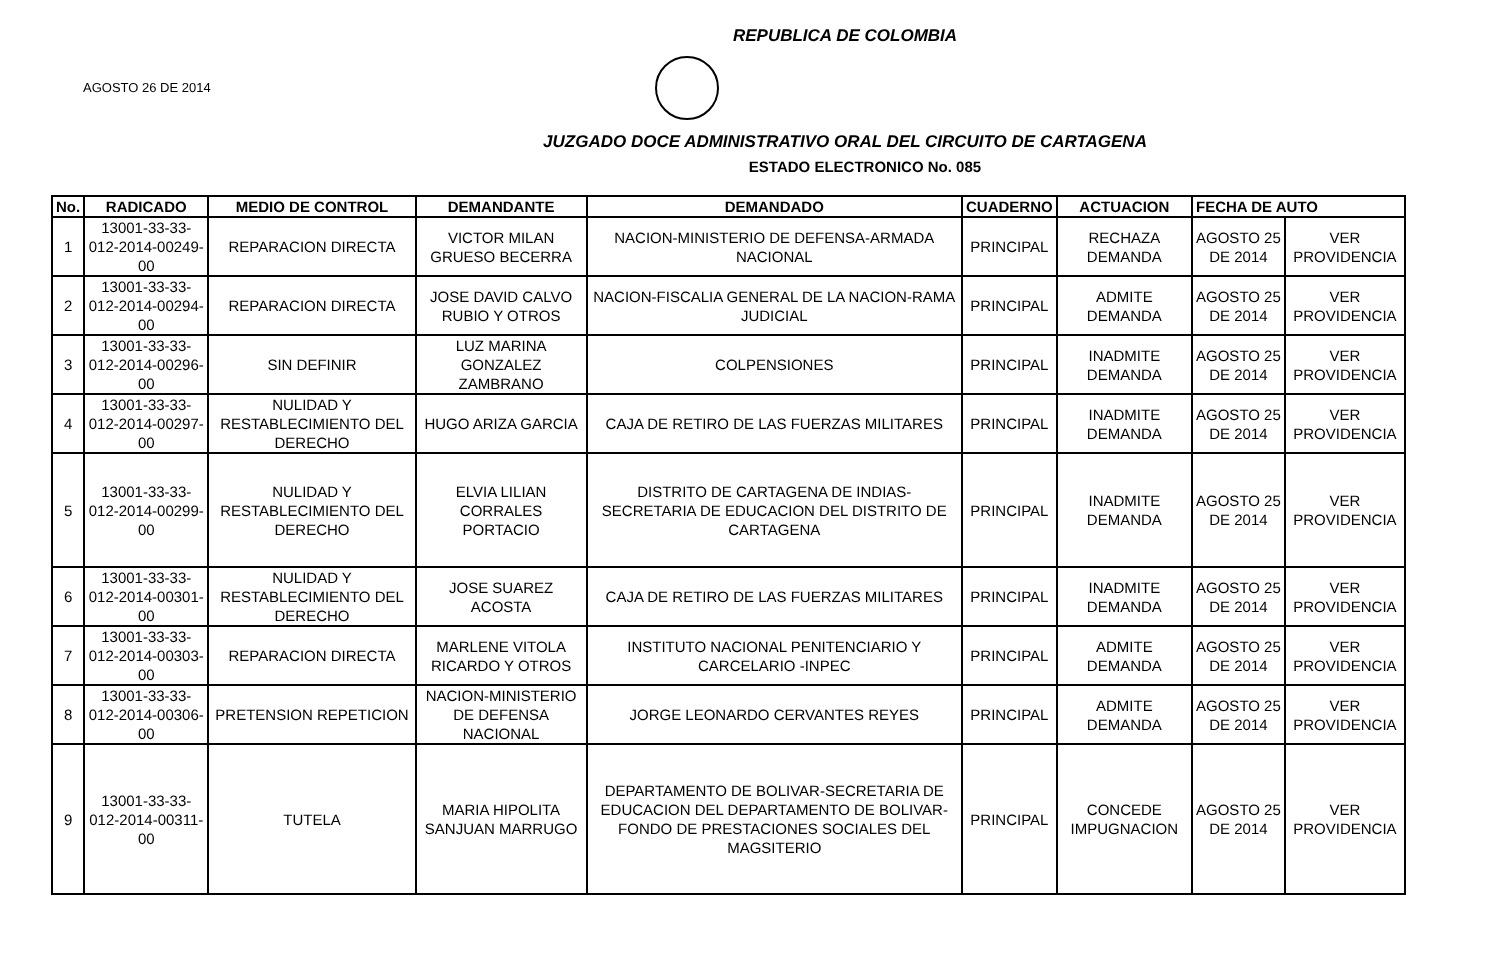REPUBLICA DE COLOMBIA
AGOSTO 26 DE 2014
JUZGADO DOCE ADMINISTRATIVO ORAL DEL CIRCUITO DE CARTAGENA
ESTADO ELECTRONICO No. 085
| No. | RADICADO | MEDIO DE CONTROL | DEMANDANTE | DEMANDADO | CUADERNO | ACTUACION | FECHA DE AUTO | |
| --- | --- | --- | --- | --- | --- | --- | --- | --- |
| 1 | 13001-33-33-012-2014-00249-00 | REPARACION DIRECTA | VICTOR MILAN GRUESO BECERRA | NACION-MINISTERIO DE DEFENSA-ARMADA NACIONAL | PRINCIPAL | RECHAZA DEMANDA | AGOSTO 25 DE 2014 | VER PROVIDENCIA |
| 2 | 13001-33-33-012-2014-00294-00 | REPARACION DIRECTA | JOSE DAVID CALVO RUBIO Y OTROS | NACION-FISCALIA GENERAL DE LA NACION-RAMA JUDICIAL | PRINCIPAL | ADMITE DEMANDA | AGOSTO 25 DE 2014 | VER PROVIDENCIA |
| 3 | 13001-33-33-012-2014-00296-00 | SIN DEFINIR | LUZ MARINA GONZALEZ ZAMBRANO | COLPENSIONES | PRINCIPAL | INADMITE DEMANDA | AGOSTO 25 DE 2014 | VER PROVIDENCIA |
| 4 | 13001-33-33-012-2014-00297-00 | NULIDAD Y RESTABLECIMIENTO DEL DERECHO | HUGO ARIZA GARCIA | CAJA DE RETIRO DE LAS FUERZAS MILITARES | PRINCIPAL | INADMITE DEMANDA | AGOSTO 25 DE 2014 | VER PROVIDENCIA |
| 5 | 13001-33-33-012-2014-00299-00 | NULIDAD Y RESTABLECIMIENTO DEL DERECHO | ELVIA LILIAN CORRALES PORTACIO | DISTRITO DE CARTAGENA DE INDIAS-SECRETARIA DE EDUCACION DEL DISTRITO DE CARTAGENA | PRINCIPAL | INADMITE DEMANDA | AGOSTO 25 DE 2014 | VER PROVIDENCIA |
| 6 | 13001-33-33-012-2014-00301-00 | NULIDAD Y RESTABLECIMIENTO DEL DERECHO | JOSE SUAREZ ACOSTA | CAJA DE RETIRO DE LAS FUERZAS MILITARES | PRINCIPAL | INADMITE DEMANDA | AGOSTO 25 DE 2014 | VER PROVIDENCIA |
| 7 | 13001-33-33-012-2014-00303-00 | REPARACION DIRECTA | MARLENE VITOLA RICARDO Y OTROS | INSTITUTO NACIONAL PENITENCIARIO Y CARCELARIO -INPEC | PRINCIPAL | ADMITE DEMANDA | AGOSTO 25 DE 2014 | VER PROVIDENCIA |
| 8 | 13001-33-33-012-2014-00306-00 | PRETENSION REPETICION | NACION-MINISTERIO DE DEFENSA NACIONAL | JORGE LEONARDO CERVANTES REYES | PRINCIPAL | ADMITE DEMANDA | AGOSTO 25 DE 2014 | VER PROVIDENCIA |
| 9 | 13001-33-33-012-2014-00311-00 | TUTELA | MARIA HIPOLITA SANJUAN MARRUGO | DEPARTAMENTO DE BOLIVAR-SECRETARIA DE EDUCACION DEL DEPARTAMENTO DE BOLIVAR-FONDO DE PRESTACIONES SOCIALES DEL MAGSITERIO | PRINCIPAL | CONCEDE IMPUGNACION | AGOSTO 25 DE 2014 | VER PROVIDENCIA |